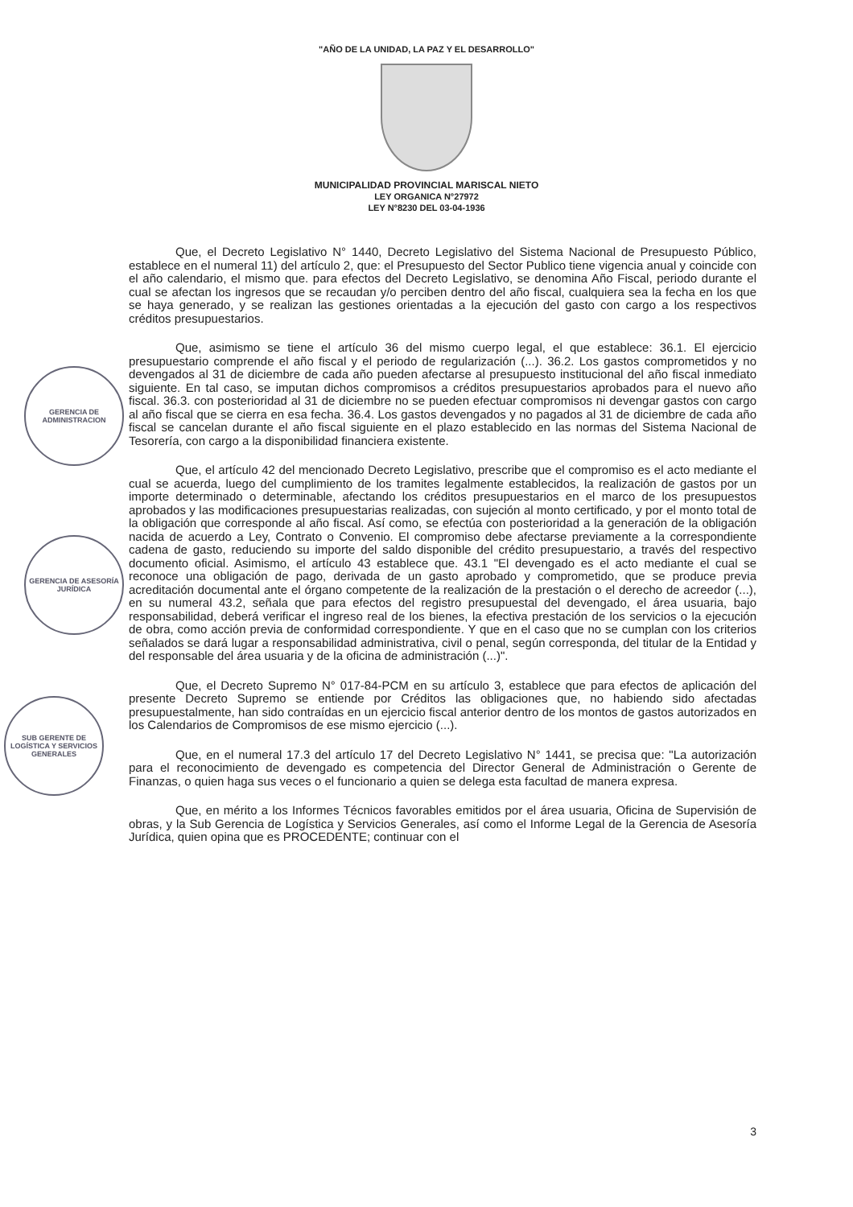"AÑO DE LA UNIDAD, LA PAZ Y EL DESARROLLO"
MUNICIPALIDAD PROVINCIAL MARISCAL NIETO
LEY ORGANICA N°27972
LEY N°8230 DEL 03-04-1936
GERENCIA DE ADMINISTRACION
GERENCIA DE ASESORÍA JURÍDICA
SUB GERENTE DE LOGÍSTICA Y SERVICIOS GENERALES
Que, el Decreto Legislativo N° 1440, Decreto Legislativo del Sistema Nacional de Presupuesto Público, establece en el numeral 11) del artículo 2, que: el Presupuesto del Sector Publico tiene vigencia anual y coincide con el año calendario, el mismo que. para efectos del Decreto Legislativo, se denomina Año Fiscal, periodo durante el cual se afectan los ingresos que se recaudan y/o perciben dentro del año fiscal, cualquiera sea la fecha en los que se haya generado, y se realizan las gestiones orientadas a la ejecución del gasto con cargo a los respectivos créditos presupuestarios.
Que, asimismo se tiene el artículo 36 del mismo cuerpo legal, el que establece: 36.1. El ejercicio presupuestario comprende el año fiscal y el periodo de regularización (...). 36.2. Los gastos comprometidos y no devengados al 31 de diciembre de cada año pueden afectarse al presupuesto institucional del año fiscal inmediato siguiente. En tal caso, se imputan dichos compromisos a créditos presupuestarios aprobados para el nuevo año fiscal. 36.3. con posterioridad al 31 de diciembre no se pueden efectuar compromisos ni devengar gastos con cargo al año fiscal que se cierra en esa fecha. 36.4. Los gastos devengados y no pagados al 31 de diciembre de cada año fiscal se cancelan durante el año fiscal siguiente en el plazo establecido en las normas del Sistema Nacional de Tesorería, con cargo a la disponibilidad financiera existente.
Que, el artículo 42 del mencionado Decreto Legislativo, prescribe que el compromiso es el acto mediante el cual se acuerda, luego del cumplimiento de los tramites legalmente establecidos, la realización de gastos por un importe determinado o determinable, afectando los créditos presupuestarios en el marco de los presupuestos aprobados y las modificaciones presupuestarias realizadas, con sujeción al monto certificado, y por el monto total de la obligación que corresponde al año fiscal. Así como, se efectúa con posterioridad a la generación de la obligación nacida de acuerdo a Ley, Contrato o Convenio. El compromiso debe afectarse previamente a la correspondiente cadena de gasto, reduciendo su importe del saldo disponible del crédito presupuestario, a través del respectivo documento oficial. Asimismo, el artículo 43 establece que. 43.1 "El devengado es el acto mediante el cual se reconoce una obligación de pago, derivada de un gasto aprobado y comprometido, que se produce previa acreditación documental ante el órgano competente de la realización de la prestación o el derecho de acreedor (...), en su numeral 43.2, señala que para efectos del registro presupuestal del devengado, el área usuaria, bajo responsabilidad, deberá verificar el ingreso real de los bienes, la efectiva prestación de los servicios o la ejecución de obra, como acción previa de conformidad correspondiente. Y que en el caso que no se cumplan con los criterios señalados se dará lugar a responsabilidad administrativa, civil o penal, según corresponda, del titular de la Entidad y del responsable del área usuaria y de la oficina de administración (...)".
Que, el Decreto Supremo N° 017-84-PCM en su artículo 3, establece que para efectos de aplicación del presente Decreto Supremo se entiende por Créditos las obligaciones que, no habiendo sido afectadas presupuestalmente, han sido contraídas en un ejercicio fiscal anterior dentro de los montos de gastos autorizados en los Calendarios de Compromisos de ese mismo ejercicio (...).
Que, en el numeral 17.3 del artículo 17 del Decreto Legislativo N° 1441, se precisa que: "La autorización para el reconocimiento de devengado es competencia del Director General de Administración o Gerente de Finanzas, o quien haga sus veces o el funcionario a quien se delega esta facultad de manera expresa.
Que, en mérito a los Informes Técnicos favorables emitidos por el área usuaria, Oficina de Supervisión de obras, y la Sub Gerencia de Logística y Servicios Generales, así como el Informe Legal de la Gerencia de Asesoría Jurídica, quien opina que es PROCEDENTE; continuar con el
3